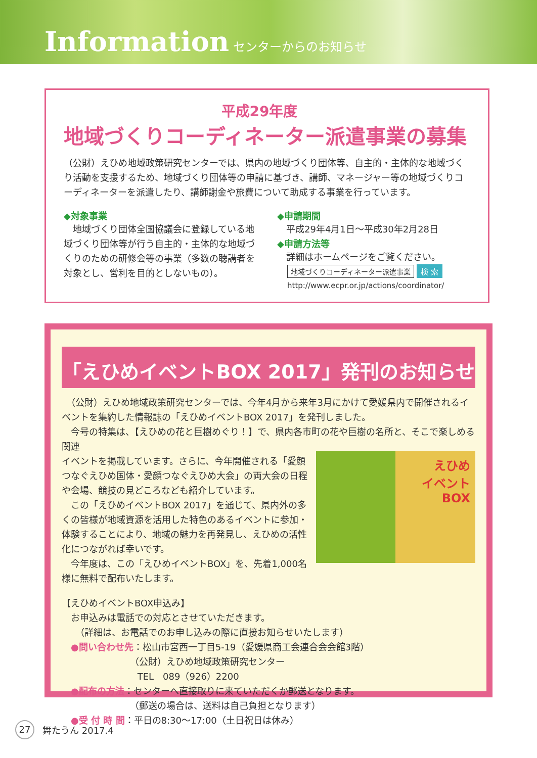Information センターからのお知らせ
平成29年度
地域づくりコーディネーター派遣事業の募集
（公財）えひめ地域政策研究センターでは、県内の地域づくり団体等、自主的・主体的な地域づくり活動を支援するため、地域づくり団体等の申請に基づき、講師、マネージャー等の地域づくりコーディネーターを派遣したり、講師謝金や旅費について助成する事業を行っています。
◆対象事業
　地域づくり団体全国協議会に登録している地域づくり団体等が行う自主的・主体的な地域づくりのための研修会等の事業（多数の聴講者を対象とし、営利を目的としないもの）。
◆申請期間
　平成29年4月1日～平成30年2月28日
◆申請方法等
　詳細はホームページをご覧ください。
地域づくりコーディネーター派遣事業 検 索
http://www.ecpr.or.jp/actions/coordinator/
「えひめイベントBOX 2017」発刊のお知らせ
　（公財）えひめ地域政策研究センターでは、今年4月から来年3月にかけて愛媛県内で開催されるイベントを集約した情報誌の「えひめイベントBOX 2017」を発刊しました。
　今号の特集は、【えひめの花と巨樹めぐり！】で、県内各市町の花や巨樹の名所と、そこで楽しめる関連
イベントを掲載しています。さらに、今年開催される「愛顔つなぐえひめ国体・愛顔つなぐえひめ大会」の両大会の日程や会場、競技の見どころなども紹介しています。
　この「えひめイベントBOX 2017」を通じて、県内外の多くの皆様が地域資源を活用した特色のあるイベントに参加・体験することにより、地域の魅力を再発見し、えひめの活性化につながれば幸いです。
　今年度は、この「えひめイベントBOX」を、先着1,000名様に無料で配布いたします。
えひめ
イベント
BOX
【えひめイベントBOX申込み】
　お申込みは電話での対応とさせていただきます。
　　（詳細は、お電話でのお申し込みの際に直接お知らせいたします）
　●問い合わせ先：松山市宮西一丁目5-19（愛媛県商工会連合会会館3階）
　　　　　　　　（公財）えひめ地域政策研究センター
　　　　　　　　 TEL　089（926）2200
　●配布の方法：センターへ直接取りに来ていただくか郵送となります。
　　　　　　　　（郵送の場合は、送料は自己負担となります）
　●受 付 時 間：平日の8:30～17:00（土日祝日は休み）
27 舞たうん 2017.4